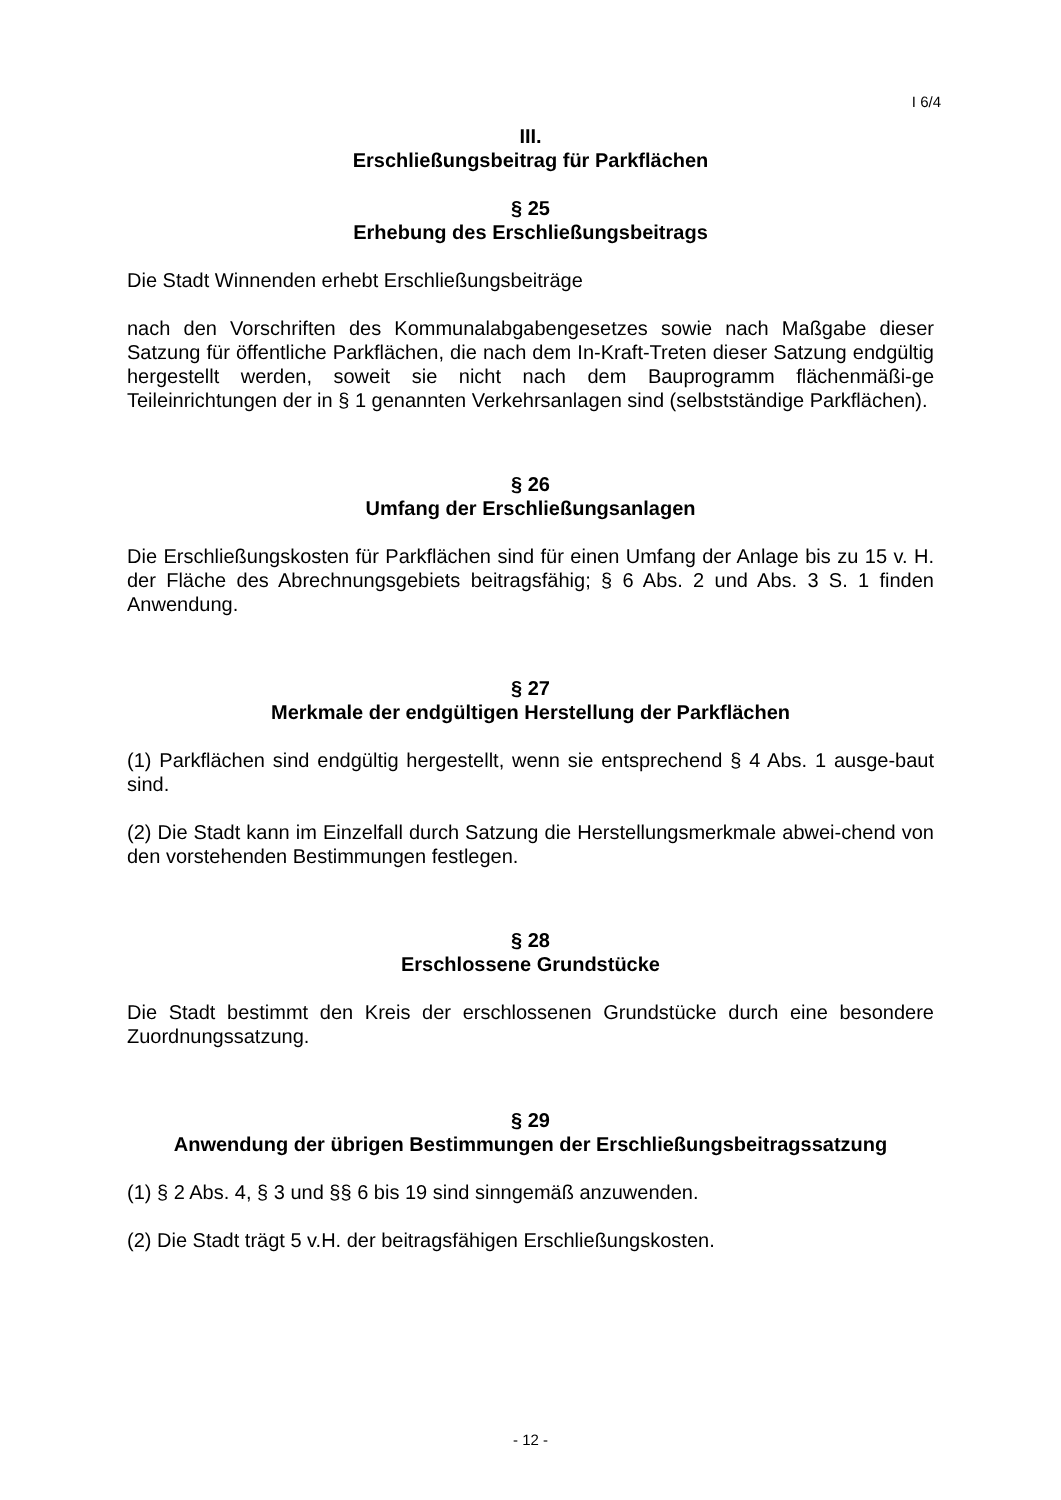I 6/4
III.
Erschließungsbeitrag für Parkflächen
§ 25
Erhebung des Erschließungsbeitrags
Die Stadt Winnenden erhebt Erschließungsbeiträge
nach den Vorschriften des Kommunalabgabengesetzes sowie nach Maßgabe dieser Satzung für öffentliche Parkflächen, die nach dem In-Kraft-Treten dieser Satzung endgültig hergestellt werden, soweit sie nicht nach dem Bauprogramm flächenmäßi-ge Teileinrichtungen der in § 1 genannten Verkehrsanlagen sind (selbstständige Parkflächen).
§ 26
Umfang der Erschließungsanlagen
Die Erschließungskosten für Parkflächen sind für einen Umfang der Anlage bis zu 15 v. H. der Fläche des Abrechnungsgebiets beitragsfähig; § 6 Abs. 2 und Abs. 3 S. 1 finden Anwendung.
§ 27
Merkmale der endgültigen Herstellung der Parkflächen
(1) Parkflächen sind endgültig hergestellt, wenn sie entsprechend § 4 Abs. 1 ausge-baut sind.
(2) Die Stadt kann im Einzelfall durch Satzung die Herstellungsmerkmale abwei-chend von den vorstehenden Bestimmungen festlegen.
§ 28
Erschlossene Grundstücke
Die Stadt bestimmt den Kreis der erschlossenen Grundstücke durch eine besondere Zuordnungssatzung.
§ 29
Anwendung der übrigen Bestimmungen der Erschließungsbeitragssatzung
(1) § 2 Abs. 4, § 3 und §§ 6 bis 19 sind sinngemäß anzuwenden.
(2) Die Stadt trägt 5 v.H. der beitragsfähigen Erschließungskosten.
- 12 -